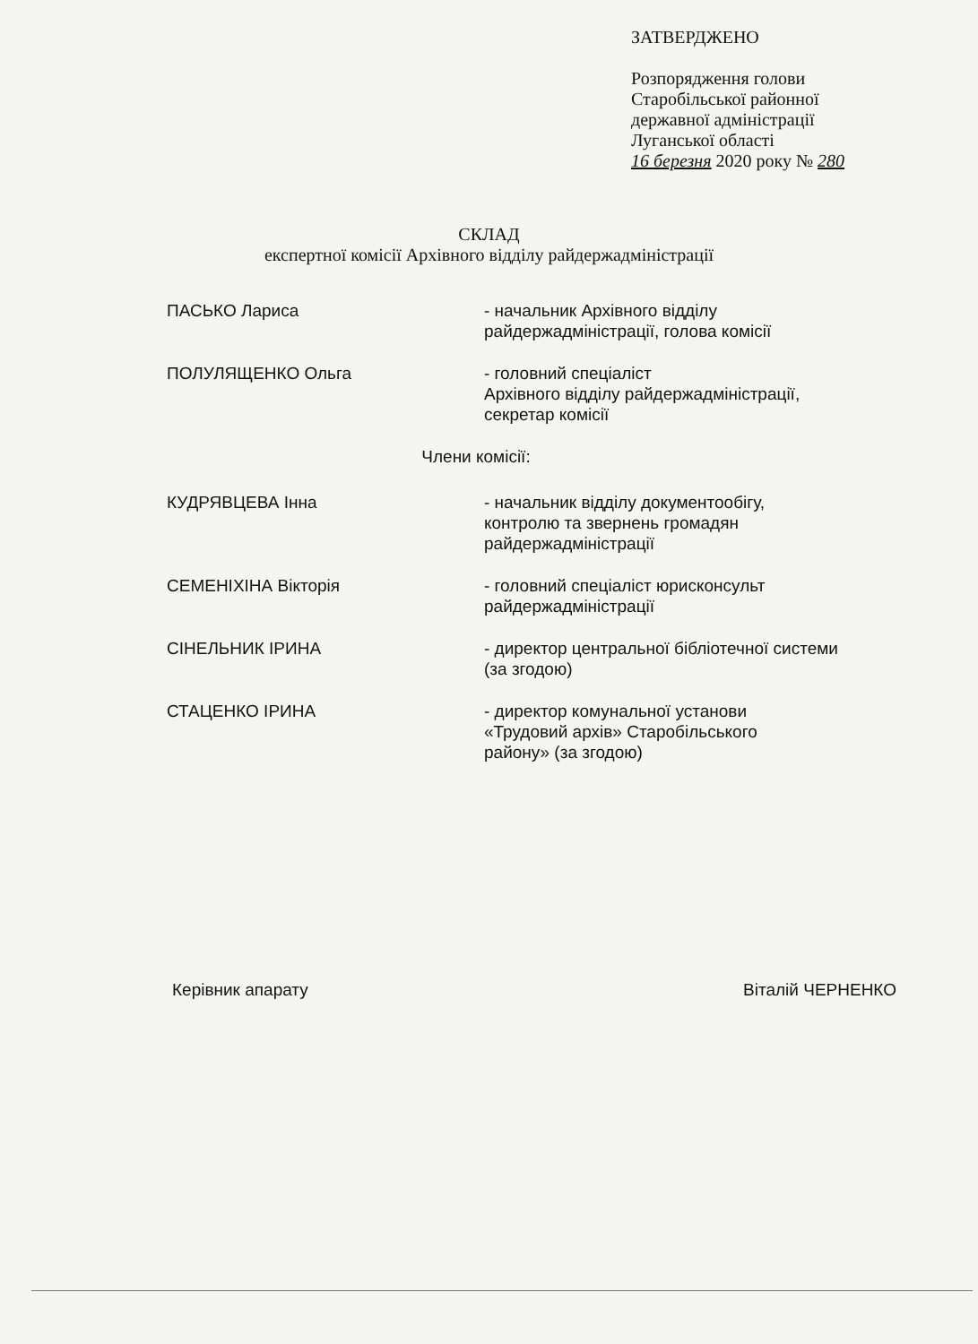ЗАТВЕРДЖЕНО
Розпорядження голови
Старобільської районної
державної адміністрації
Луганської області
16 березня 2020 року № 280
СКЛАД
експертної комісії Архівного відділу райдержадміністрації
ПАСЬКО Лариса - начальник Архівного відділу
райдержадміністрації, голова комісії
ПОЛУЛЯЩЕНКО Ольга - головний спеціаліст
Архівного відділу райдержадміністрації,
секретар комісії
Члени комісії:
КУДРЯВЦЕВА Інна - начальник відділу документообігу,
контролю та звернень громадян
райдержадміністрації
СЕМЕНІХІНА Вікторія - головний спеціаліст юрисконсульт
райдержадміністрації
СІНЕЛЬНИК ІРИНА - директор центральної бібліотечної системи
(за згодою)
СТАЦЕНКО ІРИНА - директор комунальної установи
«Трудовий архів» Старобільського
району» (за згодою)
Керівник апарату Віталій ЧЕРНЕНКО